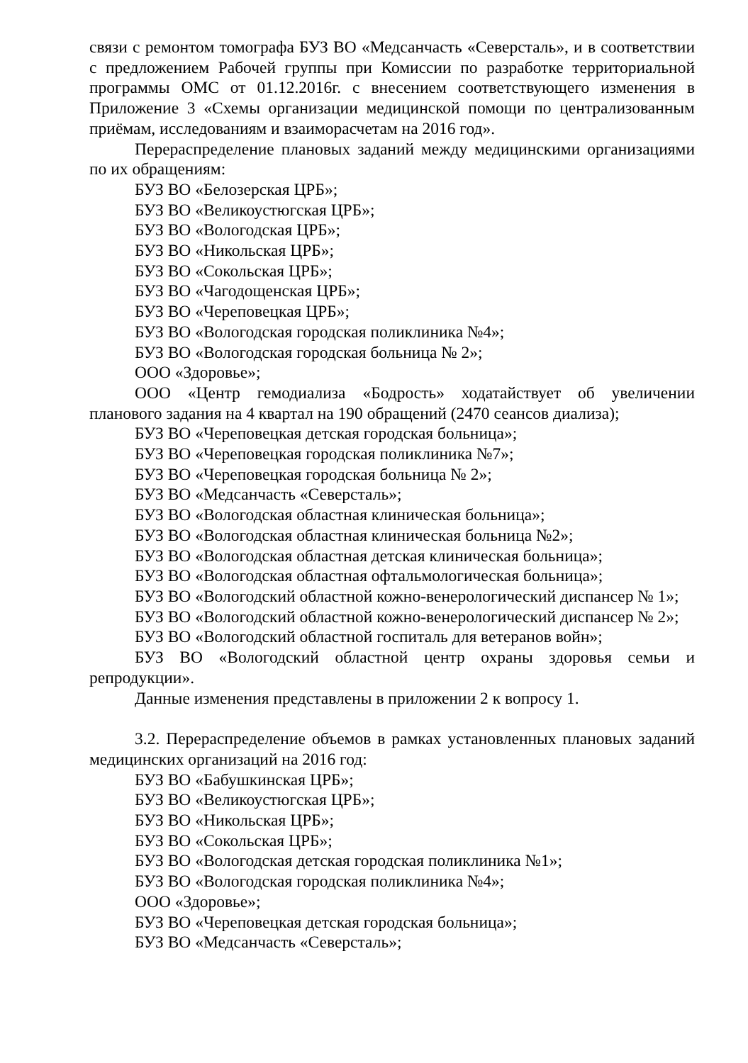связи с ремонтом томографа БУЗ ВО «Медсанчасть «Северсталь», и в соответствии с предложением Рабочей группы при Комиссии по разработке территориальной программы ОМС от 01.12.2016г. с внесением соответствующего изменения в Приложение 3 «Схемы организации медицинской помощи по централизованным приёмам, исследованиям и взаиморасчетам на 2016 год».
Перераспределение плановых заданий между медицинскими организациями по их обращениям:
БУЗ ВО «Белозерская ЦРБ»;
БУЗ ВО «Великоустюгская ЦРБ»;
БУЗ ВО «Вологодская ЦРБ»;
БУЗ ВО «Никольская ЦРБ»;
БУЗ ВО «Сокольская ЦРБ»;
БУЗ ВО «Чагодощенская ЦРБ»;
БУЗ ВО «Череповецкая ЦРБ»;
БУЗ ВО «Вологодская городская поликлиника №4»;
БУЗ ВО «Вологодская городская больница № 2»;
ООО «Здоровье»;
ООО «Центр гемодиализа «Бодрость» ходатайствует об увеличении планового задания на 4 квартал на 190 обращений (2470 сеансов диализа);
БУЗ ВО «Череповецкая детская городская больница»;
БУЗ ВО «Череповецкая городская поликлиника №7»;
БУЗ ВО «Череповецкая городская больница № 2»;
БУЗ ВО «Медсанчасть «Северсталь»;
БУЗ ВО «Вологодская областная клиническая больница»;
БУЗ ВО «Вологодская областная клиническая больница №2»;
БУЗ ВО «Вологодская областная детская клиническая больница»;
БУЗ ВО «Вологодская областная офтальмологическая больница»;
БУЗ ВО «Вологодский областной кожно-венерологический диспансер № 1»;
БУЗ ВО «Вологодский областной кожно-венерологический диспансер № 2»;
БУЗ ВО «Вологодский областной госпиталь для ветеранов войн»;
БУЗ ВО «Вологодский областной центр охраны здоровья семьи и репродукции».
Данные изменения представлены в приложении 2 к вопросу 1.
3.2. Перераспределение объемов в рамках установленных плановых заданий медицинских организаций на 2016 год:
БУЗ ВО «Бабушкинская ЦРБ»;
БУЗ ВО «Великоустюгская ЦРБ»;
БУЗ ВО «Никольская ЦРБ»;
БУЗ ВО «Сокольская ЦРБ»;
БУЗ ВО «Вологодская детская городская поликлиника №1»;
БУЗ ВО «Вологодская городская поликлиника №4»;
ООО «Здоровье»;
БУЗ ВО «Череповецкая детская городская больница»;
БУЗ ВО «Медсанчасть «Северсталь»;